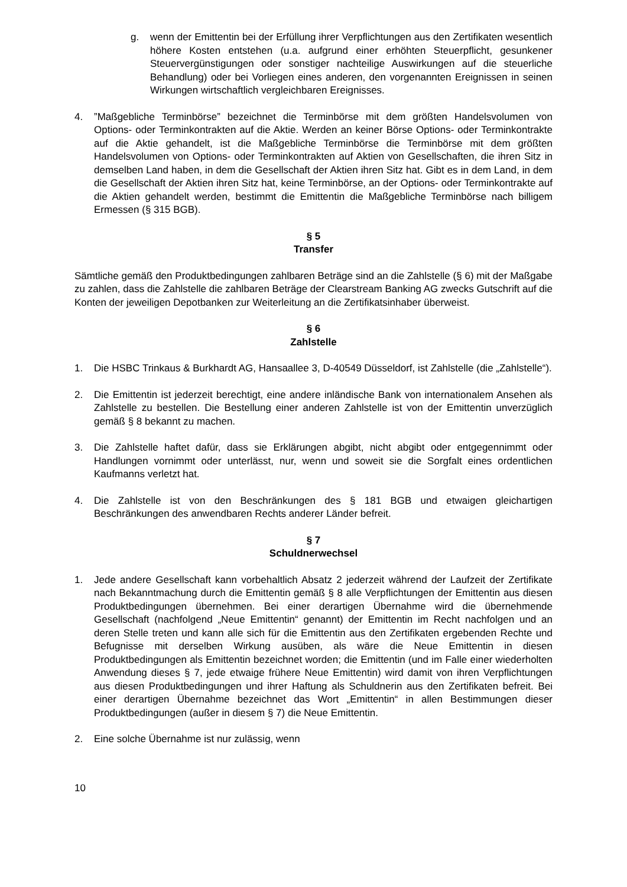g. wenn der Emittentin bei der Erfüllung ihrer Verpflichtungen aus den Zertifikaten wesentlich höhere Kosten entstehen (u.a. aufgrund einer erhöhten Steuerpflicht, gesunkener Steuervergünstigungen oder sonstiger nachteilige Auswirkungen auf die steuerliche Behandlung) oder bei Vorliegen eines anderen, den vorgenannten Ereignissen in seinen Wirkungen wirtschaftlich vergleichbaren Ereignisses.
4.”Maßgebliche Terminbörse” bezeichnet die Terminbörse mit dem größten Handelsvolumen von Options- oder Terminkontrakten auf die Aktie. Werden an keiner Börse Options- oder Terminkontrakte auf die Aktie gehandelt, ist die Maßgebliche Terminbörse die Terminbörse mit dem größten Handelsvolumen von Options- oder Terminkontrakten auf Aktien von Gesellschaften, die ihren Sitz in demselben Land haben, in dem die Gesellschaft der Aktien ihren Sitz hat. Gibt es in dem Land, in dem die Gesellschaft der Aktien ihren Sitz hat, keine Terminbörse, an der Options- oder Terminkontrakte auf die Aktien gehandelt werden, bestimmt die Emittentin die Maßgebliche Terminbörse nach billigem Ermessen (§ 315 BGB).
§ 5
Transfer
Sämtliche gemäß den Produktbedingungen zahlbaren Beträge sind an die Zahlstelle (§ 6) mit der Maßgabe zu zahlen, dass die Zahlstelle die zahlbaren Beträge der Clearstream Banking AG zwecks Gutschrift auf die Konten der jeweiligen Depotbanken zur Weiterleitung an die Zertifikatsinhaber überweist.
§ 6
Zahlstelle
1. Die HSBC Trinkaus & Burkhardt AG, Hansaallee 3, D-40549 Düsseldorf, ist Zahlstelle (die „Zahlstelle“).
2. Die Emittentin ist jederzeit berechtigt, eine andere inländische Bank von internationalem Ansehen als Zahlstelle zu bestellen. Die Bestellung einer anderen Zahlstelle ist von der Emittentin unverzüglich gemäß § 8 bekannt zu machen.
3. Die Zahlstelle haftet dafür, dass sie Erklärungen abgibt, nicht abgibt oder entgegennimmt oder Handlungen vornimmt oder unterlässt, nur, wenn und soweit sie die Sorgfalt eines ordentlichen Kaufmanns verletzt hat.
4. Die Zahlstelle ist von den Beschränkungen des § 181 BGB und etwaigen gleichartigen Beschränkungen des anwendbaren Rechts anderer Länder befreit.
§ 7
Schuldnerwechsel
1. Jede andere Gesellschaft kann vorbehaltlich Absatz 2 jederzeit während der Laufzeit der Zertifikate nach Bekanntmachung durch die Emittentin gemäß § 8 alle Verpflichtungen der Emittentin aus diesen Produktbedingungen übernehmen. Bei einer derartigen Übernahme wird die übernehmende Gesellschaft (nachfolgend „Neue Emittentin“ genannt) der Emittentin im Recht nachfolgen und an deren Stelle treten und kann alle sich für die Emittentin aus den Zertifikaten ergebenden Rechte und Befugnisse mit derselben Wirkung ausüben, als wäre die Neue Emittentin in diesen Produktbedingungen als Emittentin bezeichnet worden; die Emittentin (und im Falle einer wiederholten Anwendung dieses § 7, jede etwaige frühere Neue Emittentin) wird damit von ihren Verpflichtungen aus diesen Produktbedingungen und ihrer Haftung als Schuldnerin aus den Zertifikaten befreit. Bei einer derartigen Übernahme bezeichnet das Wort „Emittentin“ in allen Bestimmungen dieser Produktbedingungen (außer in diesem § 7) die Neue Emittentin.
2. Eine solche Übernahme ist nur zulässig, wenn
10